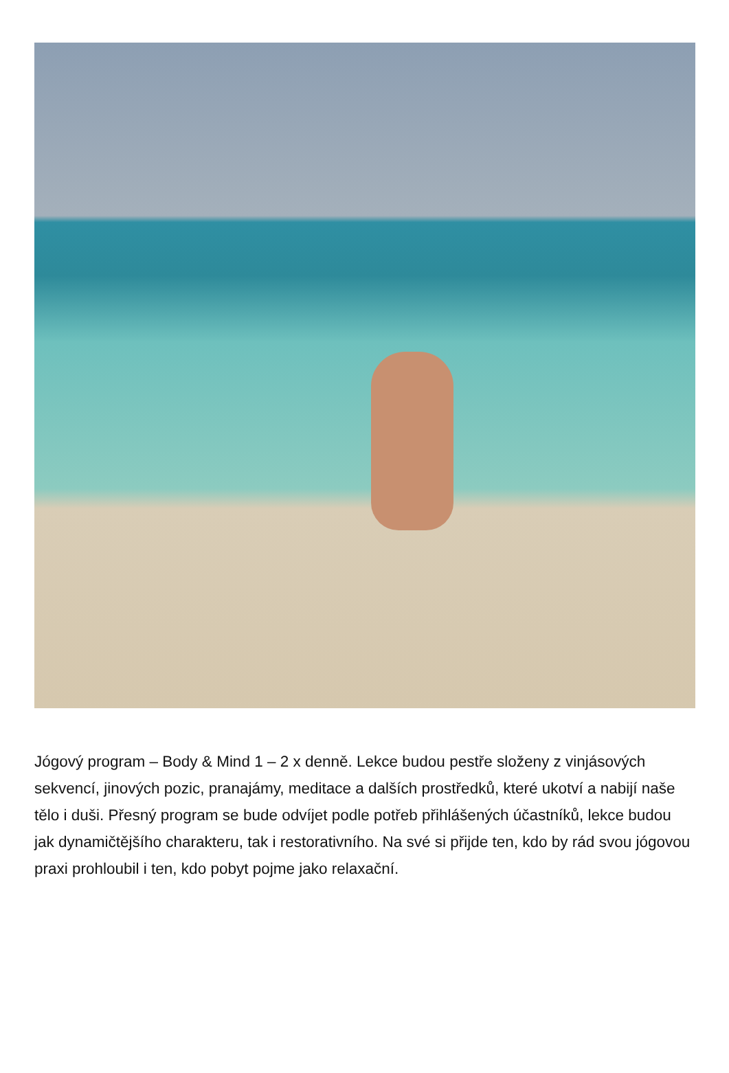Jógový program – Body & Mind 1 – 2 x denně. Lekce budou pestře složeny z vinjásových sekvencí, jinových pozic, pranajámy, meditace a dalších prostředků, které ukotví a nabijí naše tělo i duši. Přesný program se bude odvíjet podle potřeb přihlášených účastníků, lekce budou jak dynamičtějšího charakteru, tak i restorativního. Na své si přijde ten, kdo by rád svou jógovou praxi prohloubil i ten, kdo pobyt pojme jako relaxační.